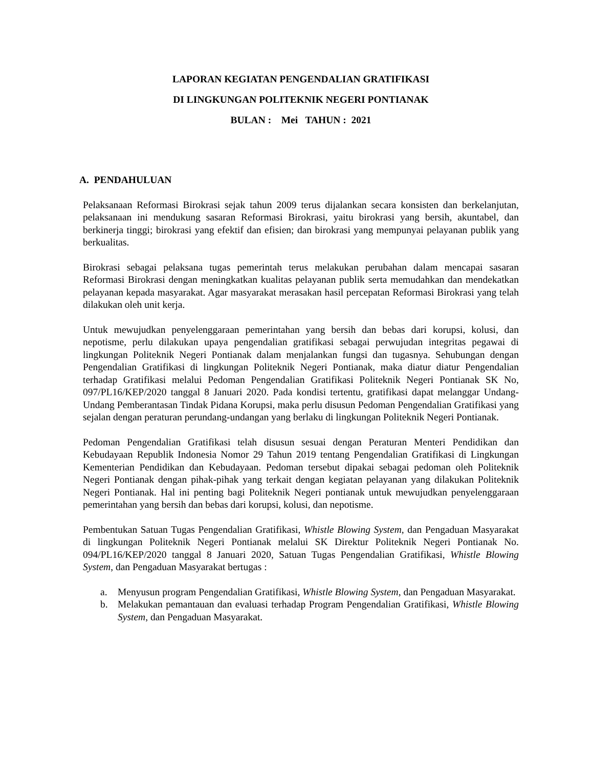LAPORAN KEGIATAN PENGENDALIAN GRATIFIKASI
DI LINGKUNGAN POLITEKNIK NEGERI PONTIANAK
BULAN : Mei TAHUN : 2021
A. PENDAHULUAN
Pelaksanaan Reformasi Birokrasi sejak tahun 2009 terus dijalankan secara konsisten dan berkelanjutan, pelaksanaan ini mendukung sasaran Reformasi Birokrasi, yaitu birokrasi yang bersih, akuntabel, dan berkinerja tinggi; birokrasi yang efektif dan efisien; dan birokrasi yang mempunyai pelayanan publik yang berkualitas.
Birokrasi sebagai pelaksana tugas pemerintah terus melakukan perubahan dalam mencapai sasaran Reformasi Birokrasi dengan meningkatkan kualitas pelayanan publik serta memudahkan dan mendekatkan pelayanan kepada masyarakat. Agar masyarakat merasakan hasil percepatan Reformasi Birokrasi yang telah dilakukan oleh unit kerja.
Untuk mewujudkan penyelenggaraan pemerintahan yang bersih dan bebas dari korupsi, kolusi, dan nepotisme, perlu dilakukan upaya pengendalian gratifikasi sebagai perwujudan integritas pegawai di lingkungan Politeknik Negeri Pontianak dalam menjalankan fungsi dan tugasnya. Sehubungan dengan Pengendalian Gratifikasi di lingkungan Politeknik Negeri Pontianak, maka diatur diatur Pengendalian terhadap Gratifikasi melalui Pedoman Pengendalian Gratifikasi Politeknik Negeri Pontianak SK No, 097/PL16/KEP/2020 tanggal 8 Januari 2020. Pada kondisi tertentu, gratifikasi dapat melanggar Undang-Undang Pemberantasan Tindak Pidana Korupsi, maka perlu disusun Pedoman Pengendalian Gratifikasi yang sejalan dengan peraturan perundang-undangan yang berlaku di lingkungan Politeknik Negeri Pontianak.
Pedoman Pengendalian Gratifikasi telah disusun sesuai dengan Peraturan Menteri Pendidikan dan Kebudayaan Republik Indonesia Nomor 29 Tahun 2019 tentang Pengendalian Gratifikasi di Lingkungan Kementerian Pendidikan dan Kebudayaan. Pedoman tersebut dipakai sebagai pedoman oleh Politeknik Negeri Pontianak dengan pihak-pihak yang terkait dengan kegiatan pelayanan yang dilakukan Politeknik Negeri Pontianak. Hal ini penting bagi Politeknik Negeri pontianak untuk mewujudkan penyelenggaraan pemerintahan yang bersih dan bebas dari korupsi, kolusi, dan nepotisme.
Pembentukan Satuan Tugas Pengendalian Gratifikasi, Whistle Blowing System, dan Pengaduan Masyarakat di lingkungan Politeknik Negeri Pontianak melalui SK Direktur Politeknik Negeri Pontianak No. 094/PL16/KEP/2020 tanggal 8 Januari 2020, Satuan Tugas Pengendalian Gratifikasi, Whistle Blowing System, dan Pengaduan Masyarakat bertugas :
a. Menyusun program Pengendalian Gratifikasi, Whistle Blowing System, dan Pengaduan Masyarakat.
b. Melakukan pemantauan dan evaluasi terhadap Program Pengendalian Gratifikasi, Whistle Blowing System, dan Pengaduan Masyarakat.